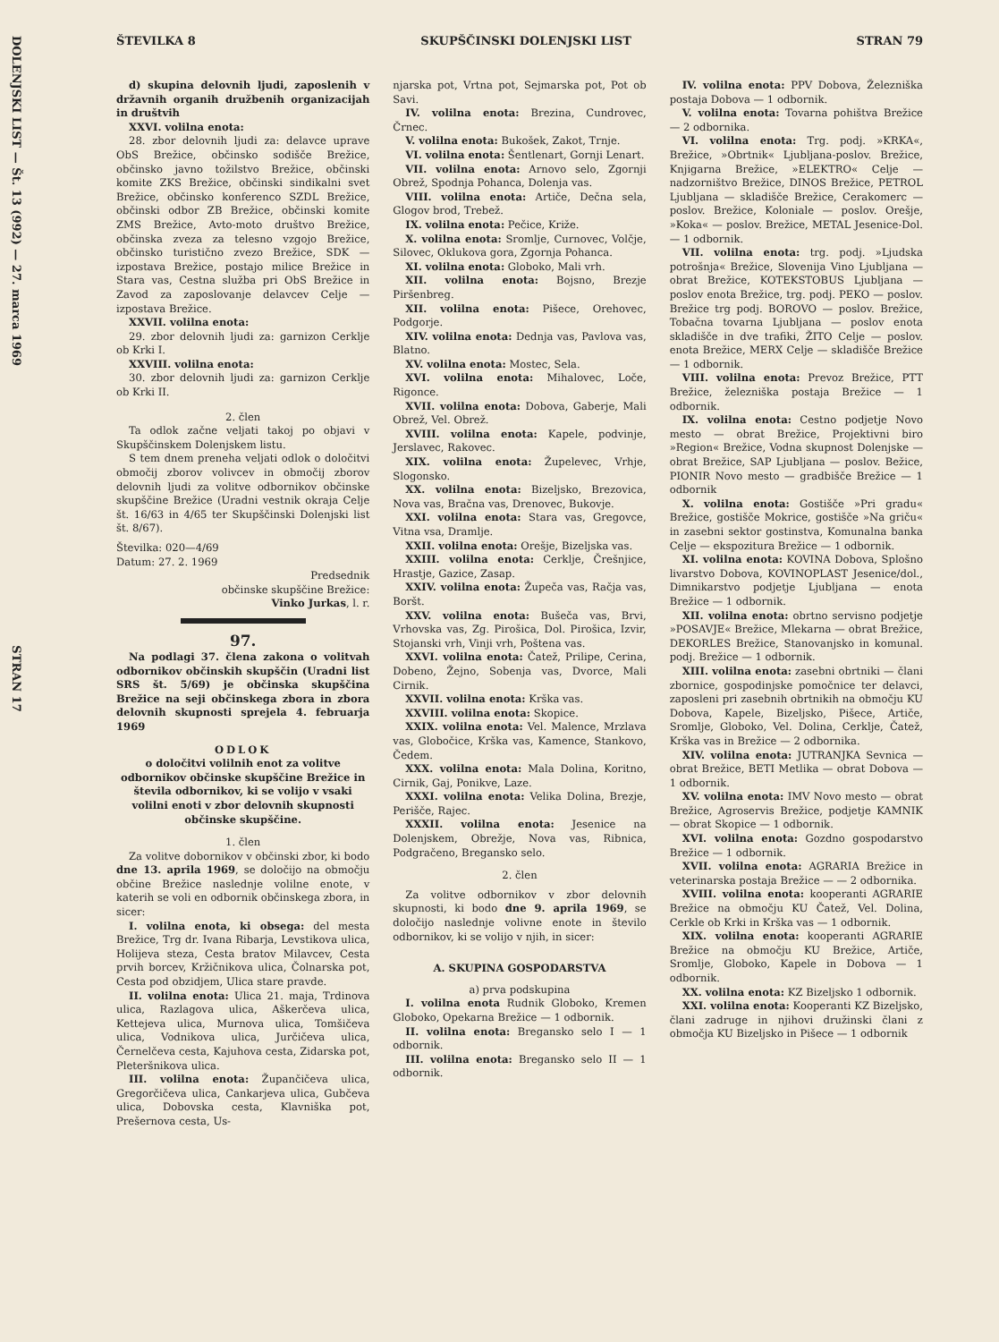DOLENJSKI LIST — Št. 13 (992) — 27. marca 1969 STRAN 17
ŠTEVILKA 8 SKUPŠČINSKI DOLENJSKI LIST STRAN 79
d) skupina delovnih ljudi, zaposlenih v državnih organih družbenih organizacijah in društvih
XXVI. volilna enota:
28. zbor delovnih ljudi za: delavce uprave ObS Brežice, občinsko sodišče Brežice, občinsko javno tožilstvo Brežice, občinski komite ZKS Brežice, občinski sindikalni svet Brežice, občinsko konferenco SZDL Brežice, občinski odbor ZB Brežice, občinski komite ZMS Brežice, Avto-moto društvo Brežice, občinska zveza za telesno vzgojo Brežice, občinsko turistično zvezo Brežice, SDK — izpostava Brežice, postajo milice Brežice in Stara vas, Cestna služba pri ObS Brežice in Zavod za zaposlovanje delavcev Celje — izpostava Brežice.
XXVII. volilna enota:
29. zbor delovnih ljudi za: garnizon Cerklje ob Krki I.
XXVIII. volilna enota:
30. zbor delovnih ljudi za: garnizon Cerklje ob Krki II.
2. člen
Ta odlok začne veljati takoj po objavi v Skupščinskem Dolenjskem listu.
S tem dnem preneha veljati odlok o določitvi območij zborov volivcev in območij zborov delovnih ljudi za volitve odbornikov občinske skupščine Brežice (Uradni vestnik okraja Celje št. 16/63 in 4/65 ter Skupščinski Dolenjski list št. 8/67).
Številka: 020—4/69
Datum: 27. 2. 1969
Predsednik
občinske skupščine Brežice:
Vinko Jurkas, l. r.
97.
Na podlagi 37. člena zakona o volitvah odbornikov občinskih skupščin (Uradni list SRS št. 5/69) je občinska skupščina Brežice na seji občinskega zbora in zbora delovnih skupnosti sprejela 4. februarja 1969
ODLOK
o določitvi volilnih enot za volitve odbornikov občinske skupščine Brežice in števila odbornikov, ki se volijo v vsaki volilni enoti v zbor delovnih skupnosti občinske skupščine.
1. člen
Za volitve dobornikov v občinski zbor, ki bodo dne 13. aprila 1969, se določijo na območju občine Brežice naslednje volilne enote, v katerih se voli en odbornik občinskega zbora, in sicer:
I. volilna enota, ki obsega: del mesta Brežice, Trg dr. Ivana Ribarja, Levstikova ulica, Holijeva steza, Cesta bratov Milavcev, Cesta prvih borcev, Kržičnikova ulica, Čolnarska pot, Cesta pod obzidjem, Ulica stare pravde.
II. volilna enota: Ulica 21. maja, Trdinova ulica, Razlagova ulica, Aškerčeva ulica, Kettejeva ulica, Murnova ulica, Tomšičeva ulica, Vodnikova ulica, Jurčičeva ulica, Černelčeva cesta, Kajuhova cesta, Zidarska pot, Pleteršnikova ulica.
III. volilna enota: Župančičeva ulica, Gregorčičeva ulica, Cankarjeva ulica, Gubčeva ulica, Dobovska cesta, Klavniška pot, Prešernova cesta, Us-
njarska pot, Vrtna pot, Sejmarska pot, Pot ob Savi.
IV. volilna enota: Brezina, Cundrovec, Črnec.
V. volilna enota: Bukošek, Zakot, Trnje.
VI. volilna enota: Šentlenart, Gornji Lenart.
VII. volilna enota: Arnovo selo, Zgornji Obrež, Spodnja Pohanca, Dolenja vas.
VIII. volilna enota: Artiče, Dečna sela, Glogov brod, Trebež.
IX. volilna enota: Pečice, Križe.
X. volilna enota: Sromlje, Curnovec, Volčje, Silovec, Oklukova gora, Zgornja Pohanca.
XI. volilna enota: Globoko, Mali vrh.
XII. volilna enota: Bojsno, Brezje Piršenbreg.
XII. volilna enota: Pišece, Orehovec, Podgorje.
XIV. volilna enota: Dednja vas, Pavlova vas, Blatno.
XV. volilna enota: Mostec, Sela.
XVI. volilna enota: Mihalovec, Loče, Rigonce.
XVII. volilna enota: Dobova, Gaberje, Mali Obrež, Vel. Obrež.
XVIII. volilna enota: Kapele, podvinje, Jerslavec, Rakovec.
XIX. volilna enota: Župelevec, Vrhje, Slogonsko.
XX. volilna enota: Bizeljsko, Brezovica, Nova vas, Bračna vas, Drenovec, Bukovje.
XXI. volilna enota: Stara vas, Gregovce, Vitna vsa, Dramlje.
XXII. volilna enota: Orešje, Bizeljska vas.
XXIII. volilna enota: Cerklje, Črešnjice, Hrastje, Gazice, Zasap.
XXIV. volilna enota: Župeča vas, Račja vas, Boršt.
XXV. volilna enota: Bušeča vas, Brvi, Vrhovska vas, Zg. Pirošica, Dol. Pirošica, Izvir, Stojanski vrh, Vinji vrh, Poštena vas.
XXVI. volilna enota: Čatež, Prilipe, Cerina, Dobeno, Žejno, Sobenja vas, Dvorce, Mali Cirnik.
XXVII. volilna enota: Krška vas.
XXVIII. volilna enota: Skopice.
XXIX. volilna enota: Vel. Malence, Mrzlava vas, Globočice, Krška vas, Kamence, Stankovo, Čedem.
XXX. volilna enota: Mala Dolina, Koritno, Cirnik, Gaj, Ponikve, Laze.
XXXI. volilna enota: Velika Dolina, Brezje, Perišče, Rajec.
XXXII. volilna enota: Jesenice na Dolenjskem, Obrežje, Nova vas, Ribnica, Podgračeno, Bregansko selo.
2. člen
Za volitve odbornikov v zbor delovnih skupnosti, ki bodo dne 9. aprila 1969, se določijo naslednje volivne enote in število odbornikov, ki se volijo v njih, in sicer:
A. SKUPINA GOSPODARSTVA
a) prva podskupina
I. volilna enota Rudnik Globoko, Kremen Globoko, Opekarna Brežice — 1 odbornik.
II. volilna enota: Bregansko selo I — 1 odbornik.
III. volilna enota: Bregansko selo II — 1 odbornik.
IV. volilna enota: PPV Dobova, Železniška postaja Dobova — 1 odbornik.
V. volilna enota: Tovarna pohištva Brežice — 2 odbornika.
VI. volilna enota: Trg. podj. »KRKA«, Brežice, »Obrtnik« Ljubljana-poslov. Brežice, Knjigarna Brežice, »ELEKTRO« Celje — nadzorništvo Brežice, DINOS Brežice, PETROL Ljubljana — skladišče Brežice, Cerakomerc — poslov. Brežice, Koloniale — poslov. Orešje, »Koka« — poslov. Brežice, METAL Jesenice-Dol. — 1 odbornik.
VII. volilna enota: trg. podj. »Ljudska potrošnja« Brežice, Slovenija Vino Ljubljana — obrat Brežice, KOTEKSTOBUS Ljubljana — poslov enota Brežice, trg. podj. PEKO — poslov. Brežice trg podj. BOROVO — poslov. Brežice, Tobačna tovarna Ljubljana — poslov enota skladišče in dve trafiki, ŽITO Celje — poslov. enota Brežice, MERX Celje — skladišče Brežice — 1 odbornik.
VIII. volilna enota: Prevoz Brežice, PTT Brežice, železniška postaja Brežice — 1 odbornik.
IX. volilna enota: Cestno podjetje Novo mesto — obrat Brežice, Projektivni biro »Region« Brežice, Vodna skupnost Dolenjske — obrat Brežice, SAP Ljubljana — poslov. Bežice, PIONIR Novo mesto — gradbišče Brežice — 1 odbornik
X. volilna enota: Gostišče »Pri gradu« Brežice, gostišče Mokrice, gostišče »Na griču« in zasebni sektor gostinstva, Komunalna banka Celje — ekspozitura Brežice — 1 odbornik.
XI. volilna enota: KOVINA Dobova, Splošno livarstvo Dobova, KOVINOPLAST Jesenice/dol., Dimnikarstvo podjetje Ljubljana — enota Brežice — 1 odbornik.
XII. volilna enota: obrtno servisno podjetje »POSAVJE« Brežice, Mlekarna — obrat Brežice, DEKORLES Brežice, Stanovanjsko in komunal. podj. Brežice — 1 odbornik.
XIII. volilna enota: zasebni obrtniki — člani zbornice, gospodinjske pomočnice ter delavci, zaposleni pri zasebnih obrtnikih na območju KU Dobova, Kapele, Bizeljsko, Pišece, Artiče, Sromlje, Globoko, Vel. Dolina, Cerklje, Čatež, Krška vas in Brežice — 2 odbornika.
XIV. volilna enota: JUTRANJKA Sevnica — obrat Brežice, BETI Metlika — obrat Dobova — 1 odbornik.
XV. volilna enota: IMV Novo mesto — obrat Brežice, Agroservis Brežice, podjetje KAMNIK — obrat Skopice — 1 odbornik.
XVI. volilna enota: Gozdno gospodarstvo Brežice — 1 odbornik.
XVII. volilna enota: AGRARIA Brežice in veterinarska postaja Brežice — — 2 odbornika.
XVIII. volilna enota: kooperanti AGRARIE Brežice na območju KU Čatež, Vel. Dolina, Cerkle ob Krki in Krška vas — 1 odbornik.
XIX. volilna enota: kooperanti AGRARIE Brežice na območju KU Brežice, Artiče, Sromlje, Globoko, Kapele in Dobova — 1 odbornik.
XX. volilna enota: KZ Bizeljsko 1 odbornik.
XXI. volilna enota: Kooperanti KZ Bizeljsko, člani zadruge in njihovi družinski člani z območja KU Bizeljsko in Pišece — 1 odbornik